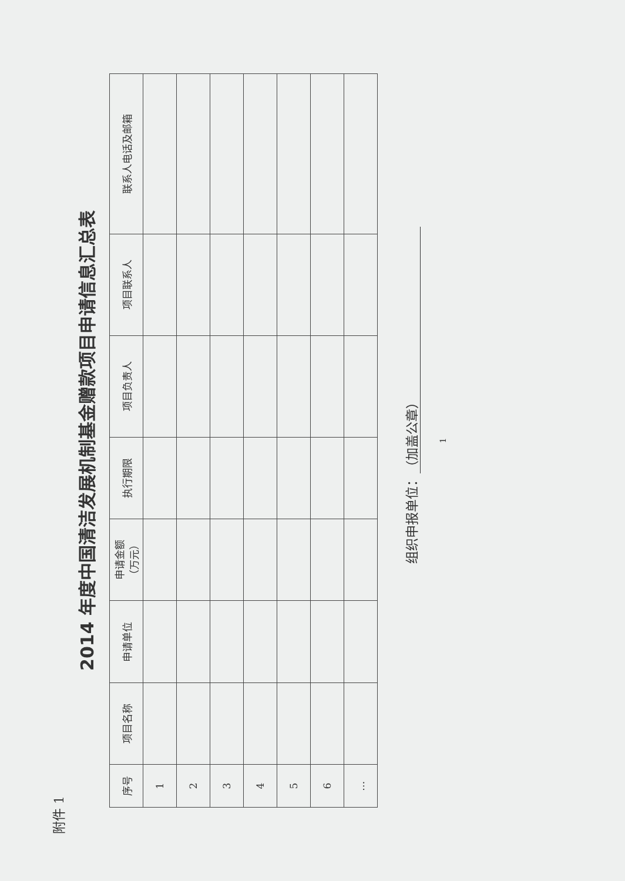附件 1
2014 年度中国清洁发展机制基金赠款项目申请信息汇总表
| 序号 | 项目名称 | 申请单位 | 申请金额 （万元） | 执行期限 | 项目负责人 | 项目联系人 | 联系人电话及邮箱 |
| --- | --- | --- | --- | --- | --- | --- | --- |
| 1 | | | | | | | |
| 2 | | | | | | | |
| 3 | | | | | | | |
| 4 | | | | | | | |
| 5 | | | | | | | |
| 6 | | | | | | | |
| … | | | | | | | |
组织申报单位： （加盖公章）
1